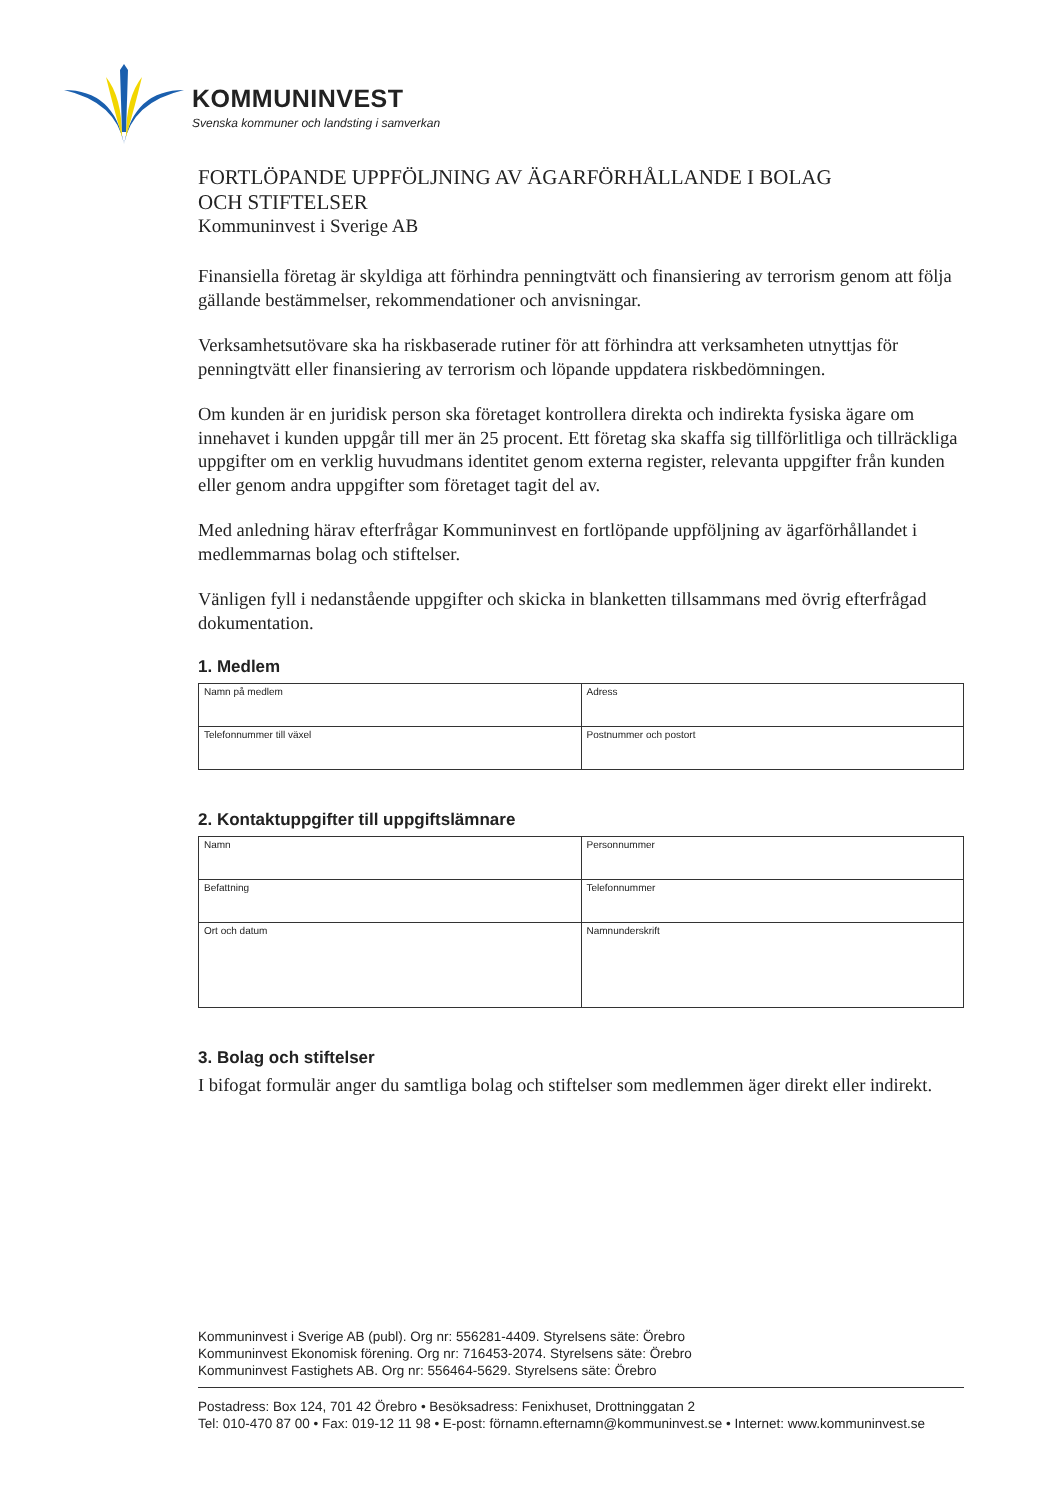KOMMUNINVEST
Svenska kommuner och landsting i samverkan
FORTLÖPANDE UPPFÖLJNING AV ÄGARFÖRHÅLLANDE I BOLAG
OCH STIFTELSER
Kommuninvest i Sverige AB
Finansiella företag är skyldiga att förhindra penningtvätt och finansiering av terrorism genom att följa gällande bestämmelser, rekommendationer och anvisningar.
Verksamhetsutövare ska ha riskbaserade rutiner för att förhindra att verksamheten utnyttjas för penningtvätt eller finansiering av terrorism och löpande uppdatera riskbedömningen.
Om kunden är en juridisk person ska företaget kontrollera direkta och indirekta fysiska ägare om innehavet i kunden uppgår till mer än 25 procent. Ett företag ska skaffa sig tillförlitliga och tillräckliga uppgifter om en verklig huvudmans identitet genom externa register, relevanta uppgifter från kunden eller genom andra uppgifter som företaget tagit del av.
Med anledning härav efterfrågar Kommuninvest en fortlöpande uppföljning av ägarförhållandet i medlemmarnas bolag och stiftelser.
Vänligen fyll i nedanstående uppgifter och skicka in blanketten tillsammans med övrig efterfrågad dokumentation.
1. Medlem
| Namn på medlem | Adress |
| Telefonnummer till växel | Postnummer och postort |
2. Kontaktuppgifter till uppgiftslämnare
| Namn | Personnummer |
| Befattning | Telefonnummer |
| Ort och datum | Namnunderskrift |
3. Bolag och stiftelser
I bifogat formulär anger du samtliga bolag och stiftelser som medlemmen äger direkt eller indirekt.
Kommuninvest i Sverige AB (publ). Org nr: 556281-4409. Styrelsens säte: Örebro
Kommuninvest Ekonomisk förening. Org nr: 716453-2074. Styrelsens säte: Örebro
Kommuninvest Fastighets AB. Org nr: 556464-5629. Styrelsens säte: Örebro
Postadress: Box 124, 701 42 Örebro • Besöksadress: Fenixhuset, Drottninggatan 2
Tel: 010-470 87 00 • Fax: 019-12 11 98 • E-post: förnamn.efternamn@kommuninvest.se • Internet: www.kommuninvest.se